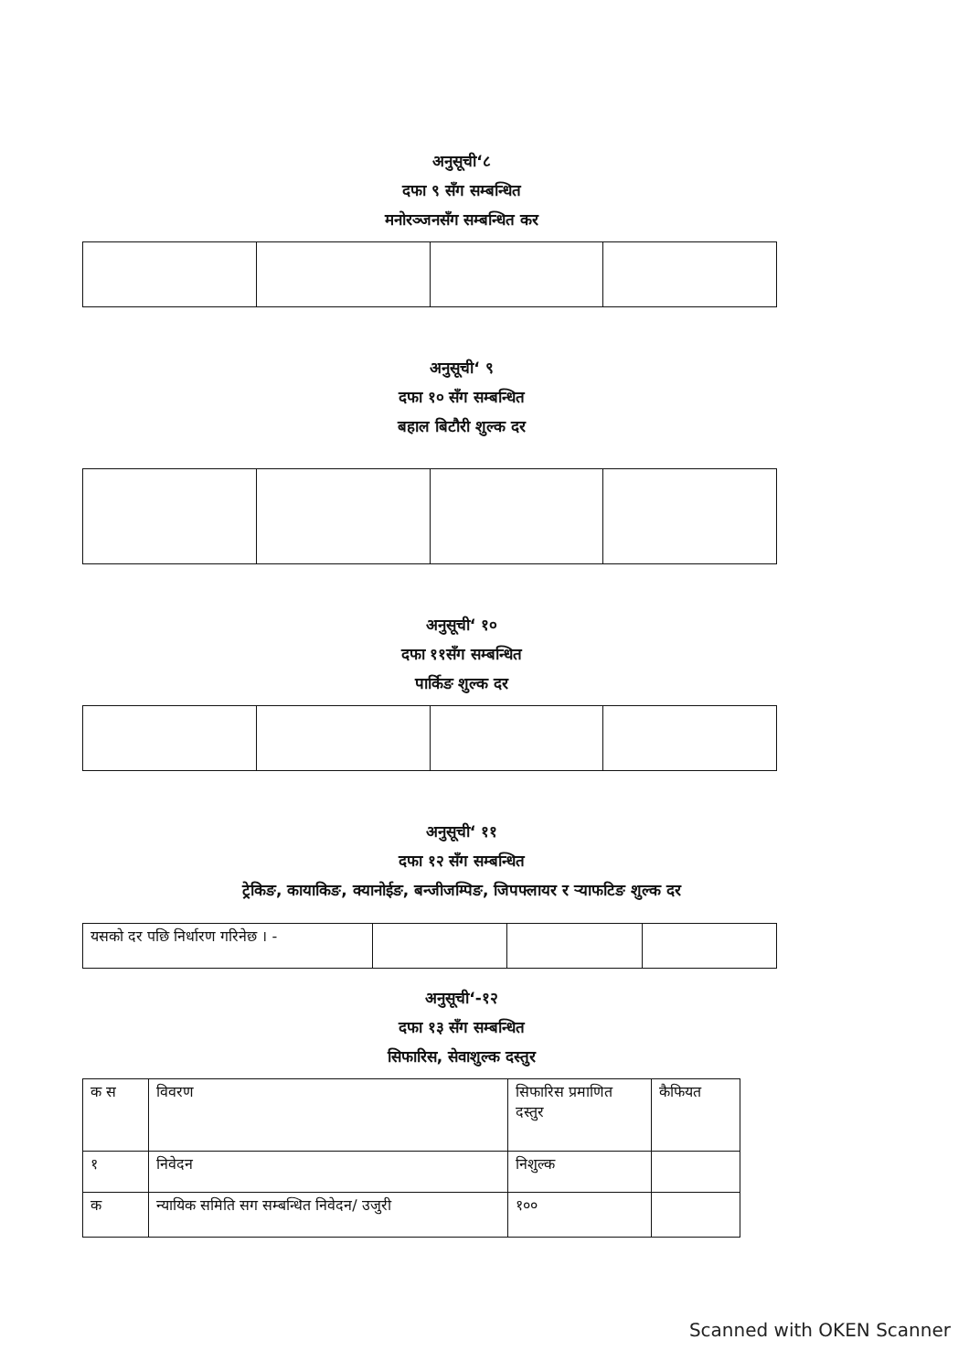अनुसूची‘८
दफा ९ सँग सम्बन्धित
मनोरञ्जनसँग सम्बन्धित कर
अनुसूची‘ ९
दफा १० सँग सम्बन्धित
बहाल बिटौरी शुल्क दर
अनुसूची‘ १०
दफा ११सँग सम्बन्धित
पार्किङ शुल्क दर
अनुसूची‘ ११
दफा १२ सँग सम्बन्धित
ट्रेकिङ, कायाकिङ, क्यानोईङ, बन्जीजम्पिङ, जिपफ्लायर र र्‍याफटिङ शुल्क दर
| यसको दर पछि निर्धारण गरिनेछ । - | | | |
अनुसूची‘-१२
दफा १३ सँग सम्बन्धित
सिफारिस, सेवाशुल्क दस्तुर
| क स | विवरण | सिफारिस प्रमाणित दस्तुर | कैफियत |
| --- | --- | --- | --- |
| १ | निवेदन | निशुल्क | |
| क | न्यायिक समिति सग सम्बन्धित निवेदन/ उजुरी | १०० | |
Scanned with OKEN Scanner